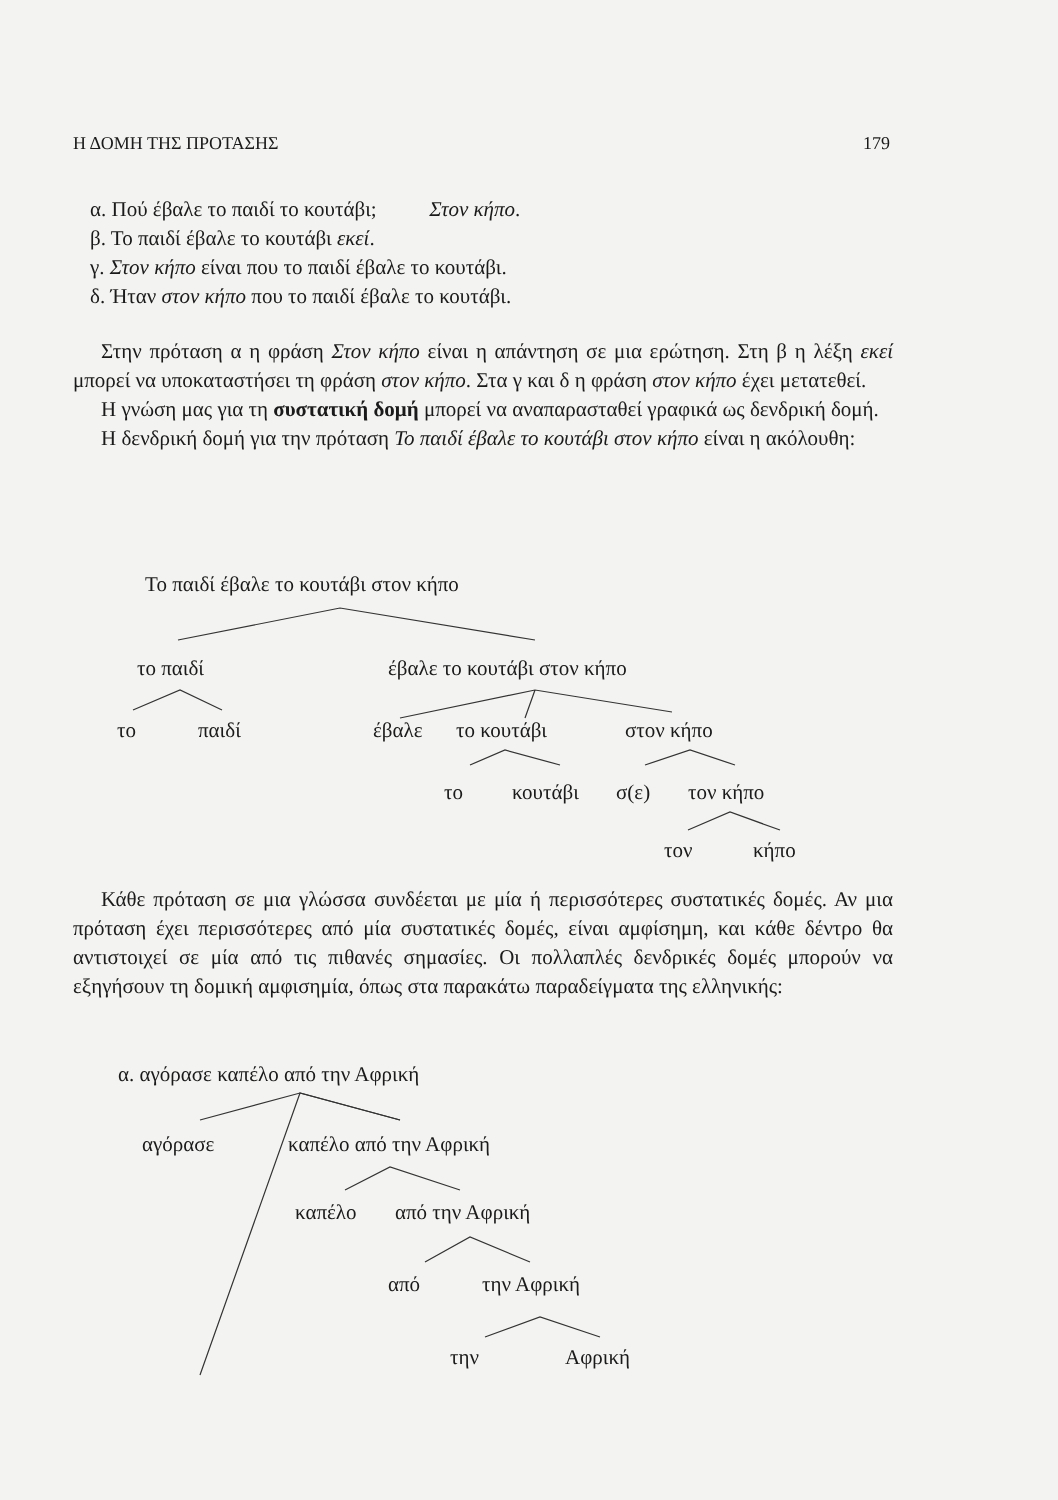Η ΔΟΜΗ ΤΗΣ ΠΡΟΤΑΣΗΣ 179
α. Πού έβαλε το παιδί το κουτάβι; Στον κήπο.
β. Το παιδί έβαλε το κουτάβι εκεί.
γ. Στον κήπο είναι που το παιδί έβαλε το κουτάβι.
δ. Ήταν στον κήπο που το παιδί έβαλε το κουτάβι.
Στην πρόταση α η φράση Στον κήπο είναι η απάντηση σε μια ερώτηση. Στη β η λέξη εκεί μπορεί να υποκαταστήσει τη φράση στον κήπο. Στα γ και δ η φράση στον κήπο έχει μετατεθεί.
Η γνώση μας για τη συστατική δομή μπορεί να αναπαρασταθεί γραφικά ως δενδρική δομή.
Η δενδρική δομή για την πρόταση Το παιδί έβαλε το κουτάβι στον κήπο είναι η ακόλουθη:
Το παιδί έβαλε το κουτάβι στον κήπο
το παιδί έβαλε το κουτάβι στον κήπο
το παιδί έβαλε το κουτάβι στον κήπο
το κουτάβι σ(ε) τον κήπο
τον κήπο
Κάθε πρόταση σε μια γλώσσα συνδέεται με μία ή περισσότερες συστατικές δομές. Αν μια πρόταση έχει περισσότερες από μία συστατικές δομές, είναι αμφίσημη, και κάθε δέντρο θα αντιστοιχεί σε μία από τις πιθανές σημασίες. Οι πολλαπλές δενδρικές δομές μπορούν να εξηγήσουν τη δομική αμφισημία, όπως στα παρακάτω παραδείγματα της ελληνικής:
α. αγόρασε καπέλο από την Αφρική
αγόρασε καπέλο από την Αφρική
καπέλο από την Αφρική
από την Αφρική
την Αφρική